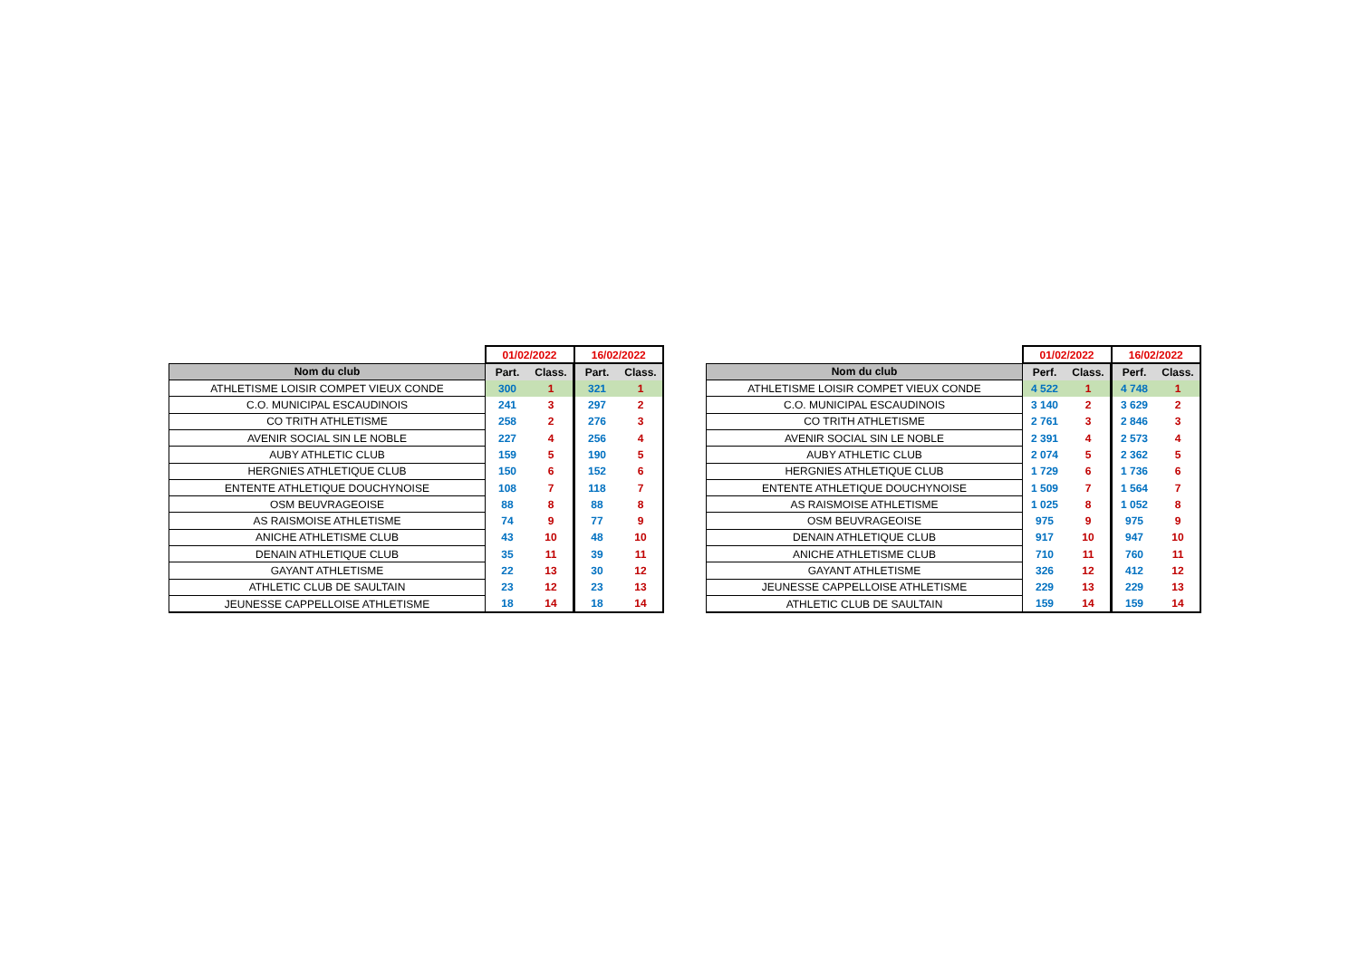| | 01/02/2022 | | 16/02/2022 | |
| Nom du club | Part. | Class. | Part. | Class. |
| ATHLETISME LOISIR COMPET VIEUX CONDE | 300 | 1 | 321 | 1 |
| C.O. MUNICIPAL ESCAUDINOIS | 241 | 3 | 297 | 2 |
| CO TRITH ATHLETISME | 258 | 2 | 276 | 3 |
| AVENIR SOCIAL SIN LE NOBLE | 227 | 4 | 256 | 4 |
| AUBY ATHLETIC CLUB | 159 | 5 | 190 | 5 |
| HERGNIES ATHLETIQUE CLUB | 150 | 6 | 152 | 6 |
| ENTENTE ATHLETIQUE DOUCHYNOISE | 108 | 7 | 118 | 7 |
| OSM BEUVRAGEOISE | 88 | 8 | 88 | 8 |
| AS RAISMOISE ATHLETISME | 74 | 9 | 77 | 9 |
| ANICHE ATHLETISME CLUB | 43 | 10 | 48 | 10 |
| DENAIN ATHLETIQUE CLUB | 35 | 11 | 39 | 11 |
| GAYANT ATHLETISME | 22 | 13 | 30 | 12 |
| ATHLETIC CLUB DE SAULTAIN | 23 | 12 | 23 | 13 |
| JEUNESSE CAPPELLOISE ATHLETISME | 18 | 14 | 18 | 14 |
| | 01/02/2022 | | 16/02/2022 | |
| Nom du club | Perf. | Class. | Perf. | Class. |
| ATHLETISME LOISIR COMPET VIEUX CONDE | 4 522 | 1 | 4 748 | 1 |
| C.O. MUNICIPAL ESCAUDINOIS | 3 140 | 2 | 3 629 | 2 |
| CO TRITH ATHLETISME | 2 761 | 3 | 2 846 | 3 |
| AVENIR SOCIAL SIN LE NOBLE | 2 391 | 4 | 2 573 | 4 |
| AUBY ATHLETIC CLUB | 2 074 | 5 | 2 362 | 5 |
| HERGNIES ATHLETIQUE CLUB | 1 729 | 6 | 1 736 | 6 |
| ENTENTE ATHLETIQUE DOUCHYNOISE | 1 509 | 7 | 1 564 | 7 |
| AS RAISMOISE ATHLETISME | 1 025 | 8 | 1 052 | 8 |
| OSM BEUVRAGEOISE | 975 | 9 | 975 | 9 |
| DENAIN ATHLETIQUE CLUB | 917 | 10 | 947 | 10 |
| ANICHE ATHLETISME CLUB | 710 | 11 | 760 | 11 |
| GAYANT ATHLETISME | 326 | 12 | 412 | 12 |
| JEUNESSE CAPPELLOISE ATHLETISME | 229 | 13 | 229 | 13 |
| ATHLETIC CLUB DE SAULTAIN | 159 | 14 | 159 | 14 |